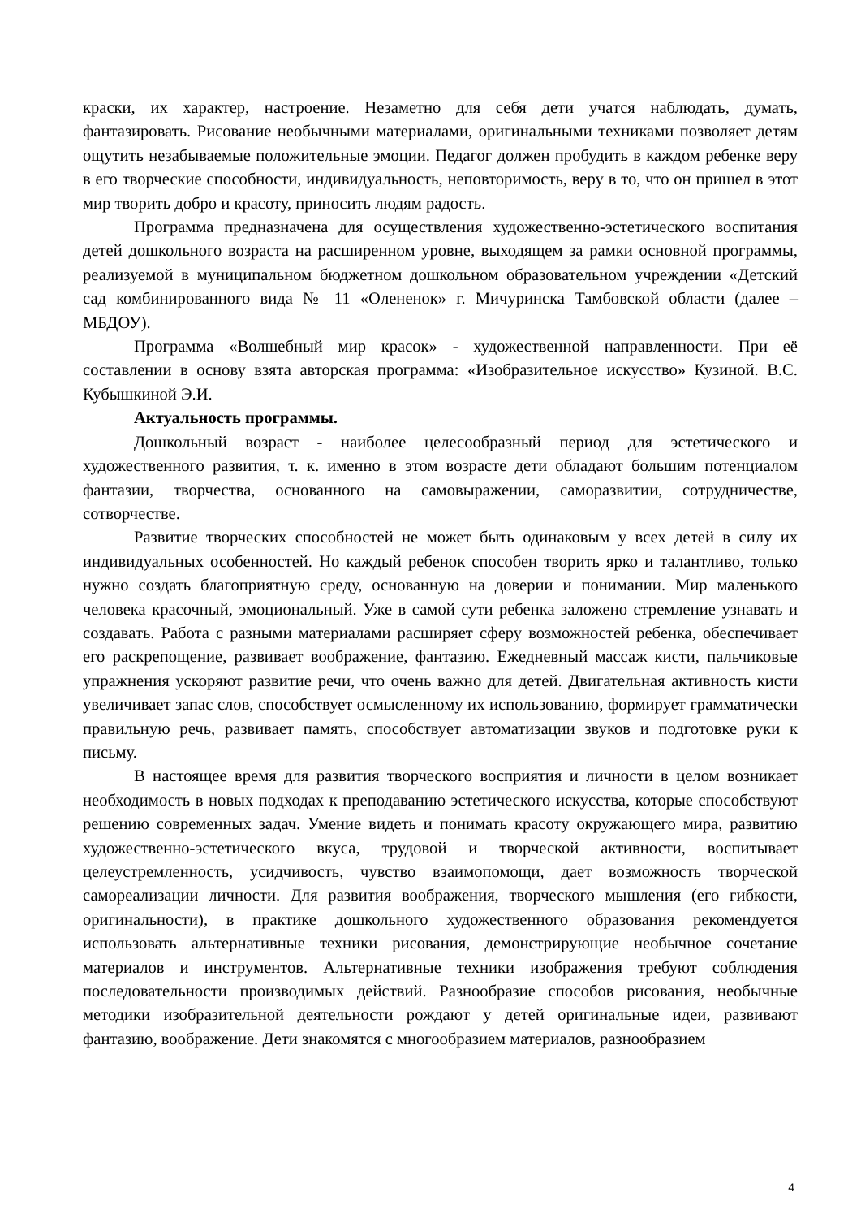краски, их характер, настроение. Незаметно для себя дети учатся наблюдать, думать, фантазировать. Рисование необычными материалами, оригинальными техниками позволяет детям ощутить незабываемые положительные эмоции. Педагог должен пробудить в каждом ребенке веру в его творческие способности, индивидуальность, неповторимость, веру в то, что он пришел в этот мир творить добро и красоту, приносить людям радость.
Программа предназначена для осуществления художественно-эстетического воспитания детей дошкольного возраста на расширенном уровне, выходящем за рамки основной программы, реализуемой в муниципальном бюджетном дошкольном образовательном учреждении «Детский сад комбинированного вида № 11 «Олененок» г. Мичуринска Тамбовской области (далее – МБДОУ).
Программа «Волшебный мир красок» - художественной направленности. При её составлении в основу взята авторская программа: «Изобразительное искусство» Кузиной. В.С. Кубышкиной Э.И.
Актуальность программы.
Дошкольный возраст - наиболее целесообразный период для эстетического и художественного развития, т. к. именно в этом возрасте дети обладают большим потенциалом фантазии, творчества, основанного на самовыражении, саморазвитии, сотрудничестве, сотворчестве.
Развитие творческих способностей не может быть одинаковым у всех детей в силу их индивидуальных особенностей. Но каждый ребенок способен творить ярко и талантливо, только нужно создать благоприятную среду, основанную на доверии и понимании. Мир маленького человека красочный, эмоциональный. Уже в самой сути ребенка заложено стремление узнавать и создавать. Работа с разными материалами расширяет сферу возможностей ребенка, обеспечивает его раскрепощение, развивает воображение, фантазию. Ежедневный массаж кисти, пальчиковые упражнения ускоряют развитие речи, что очень важно для детей. Двигательная активность кисти увеличивает запас слов, способствует осмысленному их использованию, формирует грамматически правильную речь, развивает память, способствует автоматизации звуков и подготовке руки к письму.
В настоящее время для развития творческого восприятия и личности в целом возникает необходимость в новых подходах к преподаванию эстетического искусства, которые способствуют решению современных задач. Умение видеть и понимать красоту окружающего мира, развитию художественно-эстетического вкуса, трудовой и творческой активности, воспитывает целеустремленность, усидчивость, чувство взаимопомощи, дает возможность творческой самореализации личности. Для развития воображения, творческого мышления (его гибкости, оригинальности), в практике дошкольного художественного образования рекомендуется использовать альтернативные техники рисования, демонстрирующие необычное сочетание материалов и инструментов. Альтернативные техники изображения требуют соблюдения последовательности производимых действий. Разнообразие способов рисования, необычные методики изобразительной деятельности рождают у детей оригинальные идеи, развивают фантазию, воображение. Дети знакомятся с многообразием материалов, разнообразием
4